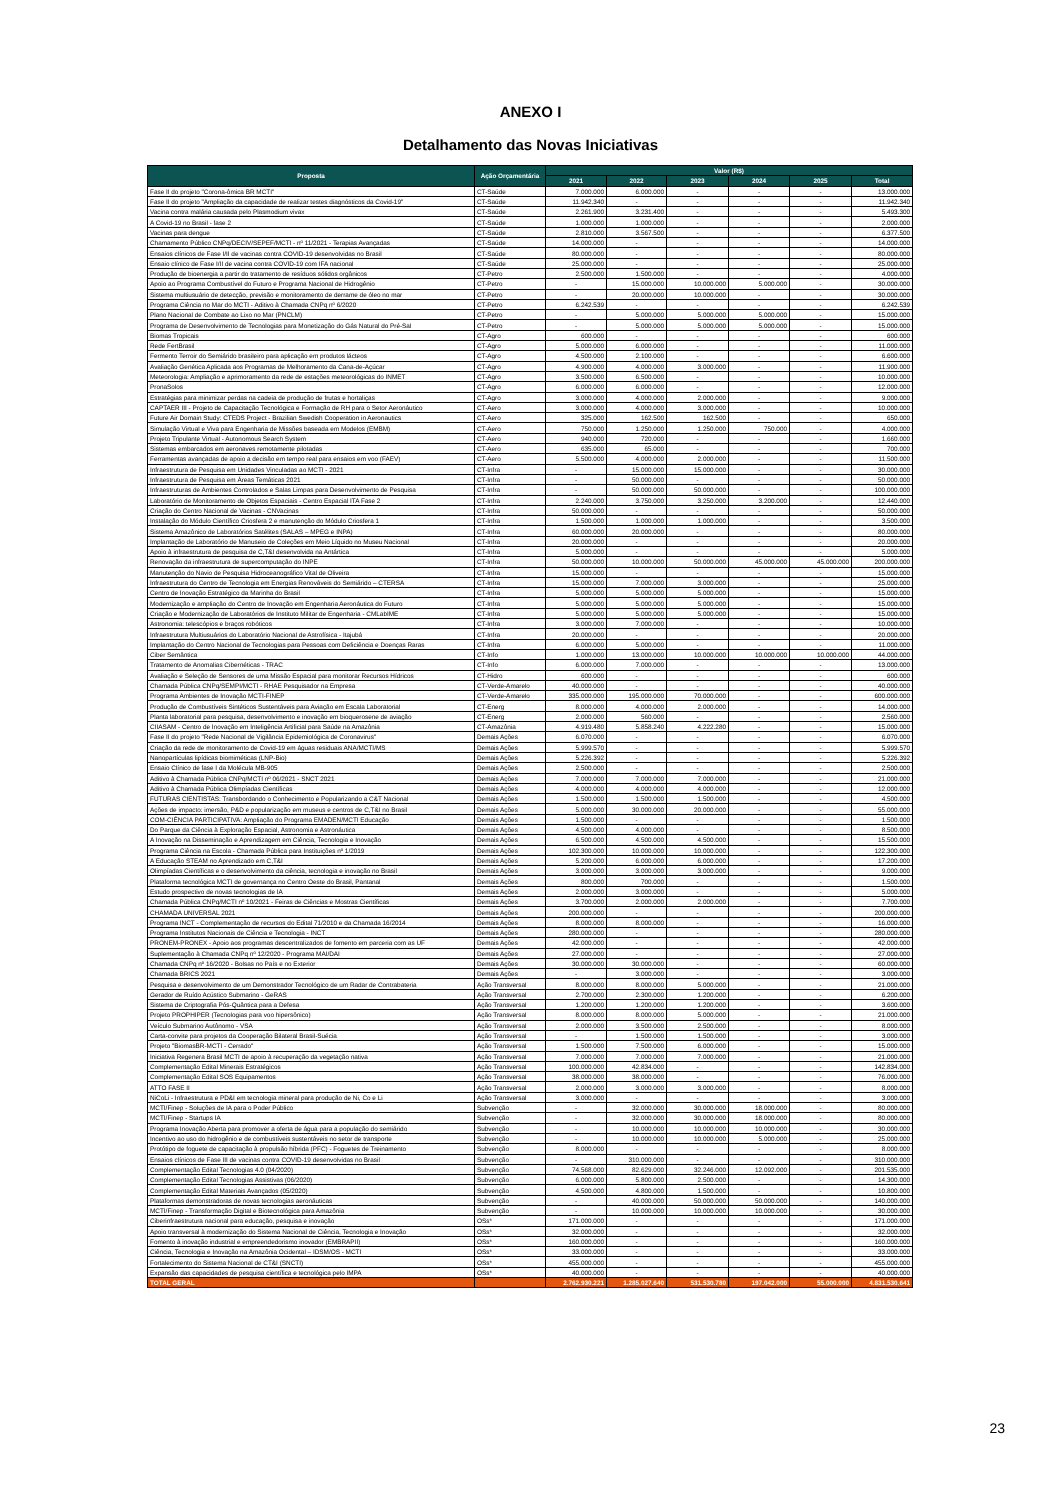ANEXO I
Detalhamento das Novas Iniciativas
| Proposta | Ação Orçamentária | Valor (R$) | | | | | |
| --- | --- | --- | --- | --- | --- | --- | --- |
| | | 2021 | 2022 | 2023 | 2024 | 2025 | Total |
| Fase II do projeto "Corona-ômica BR MCTI" | CT-Saúde | 7.000.000 | 6.000.000 | - | - | - | 13.000.000 |
| Fase II do projeto "Ampliação da capacidade de realizar testes diagnósticos da Covid-19" | CT-Saúde | 11.942.340 | - | - | - | - | 11.942.340 |
| Vacina contra malária causada pelo Plasmodium vivax | CT-Saúde | 2.261.900 | 3.231.400 | - | - | - | 5.493.300 |
| A Covid-19 no Brasil - fase 2 | CT-Saúde | 1.000.000 | 1.000.000 | - | - | - | 2.000.000 |
| Vacinas para dengue | CT-Saúde | 2.810.000 | 3.567.500 | - | - | - | 6.377.500 |
| Chamamento Público CNPq/DECIV/SEPEF/MCTI - nº 11/2021 - Terapias Avançadas | CT-Saúde | 14.000.000 | - | - | - | - | 14.000.000 |
| Ensaios clínicos de Fase I/II de vacinas contra COVID-19 desenvolvidas no Brasil | CT-Saúde | 80.000.000 | - | - | - | - | 80.000.000 |
| Ensaio clínico de Fase I/II de vacina contra COVID-19 com IFA nacional | CT-Saúde | 25.000.000 | - | - | - | - | 25.000.000 |
| Produção de bioenergia a partir do tratamento de resíduos sólidos orgânicos | CT-Petro | 2.500.000 | 1.500.000 | - | - | - | 4.000.000 |
| Apoio ao Programa Combustível do Futuro e Programa Nacional de Hidrogênio | CT-Petro | - | 15.000.000 | 10.000.000 | 5.000.000 | - | 30.000.000 |
| Sistema multiusuário de detecção, previsão e monitoramento de derrame de óleo no mar | CT-Petro | - | 20.000.000 | 10.000.000 | - | - | 30.000.000 |
| Programa Ciência no Mar do MCTI - Aditivo à Chamada CNPq nº 6/2020 | CT-Petro | 6.242.539 | - | - | - | - | 6.242.539 |
| Plano Nacional de Combate ao Lixo no Mar (PNCLM) | CT-Petro | - | 5.000.000 | 5.000.000 | 5.000.000 | - | 15.000.000 |
| Programa de Desenvolvimento de Tecnologias para Monetização do Gás Natural do Pré-Sal | CT-Petro | - | 5.000.000 | 5.000.000 | 5.000.000 | - | 15.000.000 |
| Biomas Tropicais | CT-Agro | 600.000 | - | - | - | - | 600.000 |
| Rede FertBrasil | CT-Agro | 5.000.000 | 6.000.000 | - | - | - | 11.000.000 |
| Fermento Terroir do Semiárido brasileiro para aplicação em produtos lácteos | CT-Agro | 4.500.000 | 2.100.000 | - | - | - | 6.600.000 |
| Avaliação Genética Aplicada aos Programas de Melhoramento da Cana-de-Açúcar | CT-Agro | 4.900.000 | 4.000.000 | 3.000.000 | - | - | 11.900.000 |
| Meteorologia: Ampliação e aprimoramento da rede de estações meteorológicas do INMET | CT-Agro | 3.500.000 | 6.500.000 | - | - | - | 10.000.000 |
| PronaSolos | CT-Agro | 6.000.000 | 6.000.000 | - | - | - | 12.000.000 |
| Estratégias para minimizar perdas na cadeia de produção de frutas e hortaliças | CT-Agro | 3.000.000 | 4.000.000 | 2.000.000 | - | - | 9.000.000 |
| CAPTAER III - Projeto de Capacitação Tecnológica e Formação de RH para o Setor Aeronáutico | CT-Aero | 3.000.000 | 4.000.000 | 3.000.000 | - | - | 10.000.000 |
| Future Air Domain Study: CTEDS Project - Brazilian Swedish Cooperation in Aeronautics | CT-Aero | 325.000 | 162.500 | 162.500 | - | - | 650.000 |
| Simulação Virtual e Viva para Engenharia de Missões baseada em Modelos (EMBM) | CT-Aero | 750.000 | 1.250.000 | 1.250.000 | 750.000 | - | 4.000.000 |
| Projeto Tripulante Virtual - Autonomous Search System | CT-Aero | 940.000 | 720.000 | - | - | - | 1.660.000 |
| Sistemas embarcados em aeronaves remotamente pilotadas | CT-Aero | 635.000 | 65.000 | - | - | - | 700.000 |
| Ferramentas avançadas de apoio a decisão em tempo real para ensaios em voo (FAEV) | CT-Aero | 5.500.000 | 4.000.000 | 2.000.000 | - | - | 11.500.000 |
| Infraestrutura de Pesquisa em Unidades Vinculadas ao MCTI - 2021 | CT-Infra | - | 15.000.000 | 15.000.000 | - | - | 30.000.000 |
| Infraestrutura de Pesquisa em Áreas Temáticas 2021 | CT-Infra | - | 50.000.000 | - | - | - | 50.000.000 |
| Infraestruturas de Ambientes Controlados e Salas Limpas para Desenvolvimento de Pesquisa | CT-Infra | - | 50.000.000 | 50.000.000 | - | - | 100.000.000 |
| Laboratório de Monitoramento de Objetos Espaciais - Centro Espacial ITA Fase 2 | CT-Infra | 2.240.000 | 3.750.000 | 3.250.000 | 3.200.000 | - | 12.440.000 |
| Criação do Centro Nacional de Vacinas - CNVacinas | CT-Infra | 50.000.000 | - | - | - | - | 50.000.000 |
| Instalação do Módulo Científico Criosfera 2 e manutenção do Módulo Criosfera 1 | CT-Infra | 1.500.000 | 1.000.000 | 1.000.000 | - | - | 3.500.000 |
| Sistema Amazônico de Laboratórios Satélites (SALAS – MPEG e INPA) | CT-Infra | 60.000.000 | 20.000.000 | - | - | - | 80.000.000 |
| Implantação de Laboratório de Manuseio de Coleções em Meio Líquido no Museu Nacional | CT-Infra | 20.000.000 | - | - | - | - | 20.000.000 |
| Apoio à infraestrutura de pesquisa de C,T&I desenvolvida na Antártica | CT-Infra | 5.000.000 | - | - | - | - | 5.000.000 |
| Renovação da infraestrutura de supercomputação do INPE | CT-Infra | 50.000.000 | 10.000.000 | 50.000.000 | 45.000.000 | 45.000.000 | 200.000.000 |
| Manutenção do Navio de Pesquisa Hidroceanográfico Vital de Oliveira | CT-Infra | 15.000.000 | - | - | - | - | 15.000.000 |
| Infraestrutura do Centro de Tecnologia em Energias Renováveis do Semiárido – CTERSA | CT-Infra | 15.000.000 | 7.000.000 | 3.000.000 | - | - | 25.000.000 |
| Centro de Inovação Estratégico da Marinha do Brasil | CT-Infra | 5.000.000 | 5.000.000 | 5.000.000 | - | - | 15.000.000 |
| Modernização e ampliação do Centro de Inovação em Engenharia Aeronáutica do Futuro | CT-Infra | 5.000.000 | 5.000.000 | 5.000.000 | - | - | 15.000.000 |
| Criação e Modernização de Laboratórios de Instituto Militar de Engenharia - CMLabIME | CT-Infra | 5.000.000 | 5.000.000 | 5.000.000 | - | - | 15.000.000 |
| Astronomia: telescópios e braços robóticos | CT-Infra | 3.000.000 | 7.000.000 | - | - | - | 10.000.000 |
| Infraestrutura Multiusuários do Laboratório Nacional de Astrofísica - Itajubá | CT-Infra | 20.000.000 | - | - | - | - | 20.000.000 |
| Implantação do Centro Nacional de Tecnologias para Pessoas com Deficiência e Doenças Raras | CT-Infra | 6.000.000 | 5.000.000 | - | - | - | 11.000.000 |
| Ciber Semântica | CT-Info | 1.000.000 | 13.000.000 | 10.000.000 | 10.000.000 | 10.000.000 | 44.000.000 |
| Tratamento de Anomalias Cibernéticas - TRAC | CT-Info | 6.000.000 | 7.000.000 | - | - | - | 13.000.000 |
| Avaliação e Seleção de Sensores de uma Missão Espacial para monitorar Recursos Hídricos | CT-Hidro | 600.000 | - | - | - | - | 600.000 |
| Chamada Pública CNPq/SEMPI/MCTI - RHAE Pesquisador na Empresa | CT-Verde-Amarelo | 40.000.000 | - | - | - | - | 40.000.000 |
| Programa Ambientes de Inovação MCTI-FINEP | CT-Verde-Amarelo | 335.000.000 | 195.000.000 | 70.000.000 | - | - | 600.000.000 |
| Produção de Combustíveis Sintéticos Sustentáveis para Aviação em Escala Laboratorial | CT-Energ | 8.000.000 | 4.000.000 | 2.000.000 | - | - | 14.000.000 |
| Planta laboratorial para pesquisa, desenvolvimento e inovação em bioquerosene de aviação | CT-Energ | 2.000.000 | 560.000 | - | - | - | 2.560.000 |
| CIIASAM - Centro de Inovação em Inteligência Artificial para Saúde na Amazônia | CT-Amazônia | 4.919.480 | 5.858.240 | 4.222.280 | - | - | 15.000.000 |
| Fase II do projeto "Rede Nacional de Vigilância Epidemiológica de Coronavirus" | Demais Ações | 6.070.000 | - | - | - | - | 6.070.000 |
| Criação da rede de monitoramento de Covid-19 em águas residuais ANA/MCTI/MS | Demais Ações | 5.999.570 | - | - | - | - | 5.999.570 |
| Nanopartículas lipídicas biomiméticas (LNP-Bio) | Demais Ações | 5.226.392 | - | - | - | - | 5.226.392 |
| Ensaio Clínico de fase I da Molécula MB-905 | Demais Ações | 2.500.000 | - | - | - | - | 2.500.000 |
| Aditivo à Chamada Pública CNPq/MCTI nº 06/2021 - SNCT 2021 | Demais Ações | 7.000.000 | 7.000.000 | 7.000.000 | - | - | 21.000.000 |
| Aditivo à Chamada Pública Olimpíadas Científicas | Demais Ações | 4.000.000 | 4.000.000 | 4.000.000 | - | - | 12.000.000 |
| FUTURAS CIENTISTAS: Transbordando o Conhecimento e Popularizando a C&T Nacional | Demais Ações | 1.500.000 | 1.500.000 | 1.500.000 | - | - | 4.500.000 |
| Ações de impacto: imersão, P&D e popularização em museus e centros de C,T&I no Brasil | Demais Ações | 5.000.000 | 30.000.000 | 20.000.000 | - | - | 55.000.000 |
| COM-CIÊNCIA PARTICIPATIVA: Ampliação do Programa EMADEN/MCTI Educação | Demais Ações | 1.500.000 | - | - | - | - | 1.500.000 |
| Do Parque da Ciência à Exploração Espacial, Astronomia e Astronáutica | Demais Ações | 4.500.000 | 4.000.000 | - | - | - | 8.500.000 |
| A Inovação na Disseminação e Aprendizagem em Ciência, Tecnologia e Inovação | Demais Ações | 6.500.000 | 4.500.000 | 4.500.000 | - | - | 15.500.000 |
| Programa Ciência na Escola - Chamada Pública para Instituições nº 1/2019 | Demais Ações | 102.300.000 | 10.000.000 | 10.000.000 | - | - | 122.300.000 |
| A Educação STEAM no Aprendizado em C,T&I | Demais Ações | 5.200.000 | 6.000.000 | 6.000.000 | - | - | 17.200.000 |
| Olimpíadas Científicas e o desenvolvimento da ciência, tecnologia e inovação no Brasil | Demais Ações | 3.000.000 | 3.000.000 | 3.000.000 | - | - | 9.000.000 |
| Plataforma tecnológica MCTI de governança no Centro Oeste do Brasil, Pantanal | Demais Ações | 800.000 | 700.000 | - | - | - | 1.500.000 |
| Estudo prospectivo de novas tecnologias de IA | Demais Ações | 2.000.000 | 3.000.000 | - | - | - | 5.000.000 |
| Chamada Pública CNPq/MCTI nº 10/2021 - Feiras de Ciências e Mostras Científicas | Demais Ações | 3.700.000 | 2.000.000 | 2.000.000 | - | - | 7.700.000 |
| CHAMADA UNIVERSAL 2021 | Demais Ações | 200.000.000 | - | - | - | - | 200.000.000 |
| Programa INCT - Complementação de recursos do Edital 71/2010 e da Chamada 16/2014 | Demais Ações | 8.000.000 | 8.000.000 | - | - | - | 16.000.000 |
| Programa Institutos Nacionais de Ciência e Tecnologia - INCT | Demais Ações | 280.000.000 | - | - | - | - | 280.000.000 |
| PRONEM-PRONEX - Apoio aos programas descentralizados de fomento em parceria com as UF | Demais Ações | 42.000.000 | - | - | - | - | 42.000.000 |
| Suplementação à Chamada CNPq nº 12/2020 - Programa MAI/DAI | Demais Ações | 27.000.000 | - | - | - | - | 27.000.000 |
| Chamada CNPq nº 16/2020 - Bolsas no País e no Exterior | Demais Ações | 30.000.000 | 30.000.000 | - | - | - | 60.000.000 |
| Chamada BRICS 2021 | Demais Ações | - | 3.000.000 | - | - | - | 3.000.000 |
| Pesquisa e desenvolvimento de um Demonstrador Tecnológico de um Radar de Contrabateria | Ação Transversal | 8.000.000 | 8.000.000 | 5.000.000 | - | - | 21.000.000 |
| Gerador de Ruído Acústico Submarino - GeRAS | Ação Transversal | 2.700.000 | 2.300.000 | 1.200.000 | - | - | 6.200.000 |
| Sistema de Criptografia Pós-Quântica para a Defesa | Ação Transversal | 1.200.000 | 1.200.000 | 1.200.000 | - | - | 3.600.000 |
| Projeto PROPHIPER (Tecnologias para voo hipersônico) | Ação Transversal | 8.000.000 | 8.000.000 | 5.000.000 | - | - | 21.000.000 |
| Veículo Submarino Autônomo - VSA | Ação Transversal | 2.000.000 | 3.500.000 | 2.500.000 | - | - | 8.000.000 |
| Carta-convite para projetos da Cooperação Bilateral Brasil-Suécia | Ação Transversal | - | 1.500.000 | 1.500.000 | - | - | 3.000.000 |
| Projeto "BiomasBR-MCTI - Cerrado" | Ação Transversal | 1.500.000 | 7.500.000 | 6.000.000 | - | - | 15.000.000 |
| Iniciativa Regenera Brasil MCTI de apoio à recuperação da vegetação nativa | Ação Transversal | 7.000.000 | 7.000.000 | 7.000.000 | - | - | 21.000.000 |
| Complementação Edital Minerais Estratégicos | Ação Transversal | 100.000.000 | 42.834.000 | - | - | - | 142.834.000 |
| Complementação Edital SOS Equipamentos | Ação Transversal | 38.000.000 | 38.000.000 | - | - | - | 76.000.000 |
| ATTO FASE II | Ação Transversal | 2.000.000 | 3.000.000 | 3.000.000 | - | - | 8.000.000 |
| NiCoLi - Infraestrutura e PD&I em tecnologia mineral para produção de Ni, Co e Li | Ação Transversal | 3.000.000 | - | - | - | - | 3.000.000 |
| MCTI/Finep - Soluções de IA para o Poder Público | Subvenção | - | 32.000.000 | 30.000.000 | 18.000.000 | - | 80.000.000 |
| MCTI/Finep - Startups IA | Subvenção | - | 32.000.000 | 30.000.000 | 18.000.000 | - | 80.000.000 |
| Programa Inovação Aberta para promover a oferta de água para a população do semiárido | Subvenção | - | 10.000.000 | 10.000.000 | 10.000.000 | - | 30.000.000 |
| Incentivo ao uso do hidrogênio e de combustíveis sustentáveis no setor de transporte | Subvenção | - | 10.000.000 | 10.000.000 | 5.000.000 | - | 25.000.000 |
| Protótipo de foguete de capacitação à propulsão híbrida (PFC) - Foguetes de Treinamento | Subvenção | 8.000.000 | - | - | - | - | 8.000.000 |
| Ensaios clínicos de Fase III de vacinas contra COVID-19 desenvolvidas no Brasil | Subvenção | - | 310.000.000 | - | - | - | 310.000.000 |
| Complementação Edital Tecnologias 4.0 (04/2020) | Subvenção | 74.568.000 | 82.629.000 | 32.246.000 | 12.092.000 | - | 201.535.000 |
| Complementação Edital Tecnologias Assistivas (06/2020) | Subvenção | 6.000.000 | 5.800.000 | 2.500.000 | - | - | 14.300.000 |
| Complementação Edital Materiais Avançados (05/2020) | Subvenção | 4.500.000 | 4.800.000 | 1.500.000 | - | - | 10.800.000 |
| Plataformas demonstradoras de novas tecnologias aeronáuticas | Subvenção | - | 40.000.000 | 50.000.000 | 50.000.000 | - | 140.000.000 |
| MCTI/Finep - Transformação Digital e Biotecnológica para Amazônia | Subvenção | - | 10.000.000 | 10.000.000 | 10.000.000 | - | 30.000.000 |
| Ciberinfraestrutura nacional para educação, pesquisa e inovação | OSs* | 171.000.000 | - | - | - | - | 171.000.000 |
| Apoio transversal à modernização do Sistema Nacional de Ciência, Tecnologia e Inovação | OSs* | 32.000.000 | - | - | - | - | 32.000.000 |
| Fomento à inovação industrial e empreendedorismo inovador (EMBRAPII) | OSs* | 160.000.000 | - | - | - | - | 160.000.000 |
| Ciência, Tecnologia e Inovação na Amazônia Ocidental – IDSM/OS - MCTI | OSs* | 33.000.000 | - | - | - | - | 33.000.000 |
| Fortalecimento do Sistema Nacional de CT&I (SNCTI) | OSs* | 455.000.000 | - | - | - | - | 455.000.000 |
| Expansão das capacidades de pesquisa científica e tecnológica pelo IMPA | OSs* | 40.000.000 | - | - | - | - | 40.000.000 |
| TOTAL GERAL | | 2.762.930.221 | 1.285.027.640 | 531.530.780 | 197.042.000 | 55.000.000 | 4.831.530.641 |
23